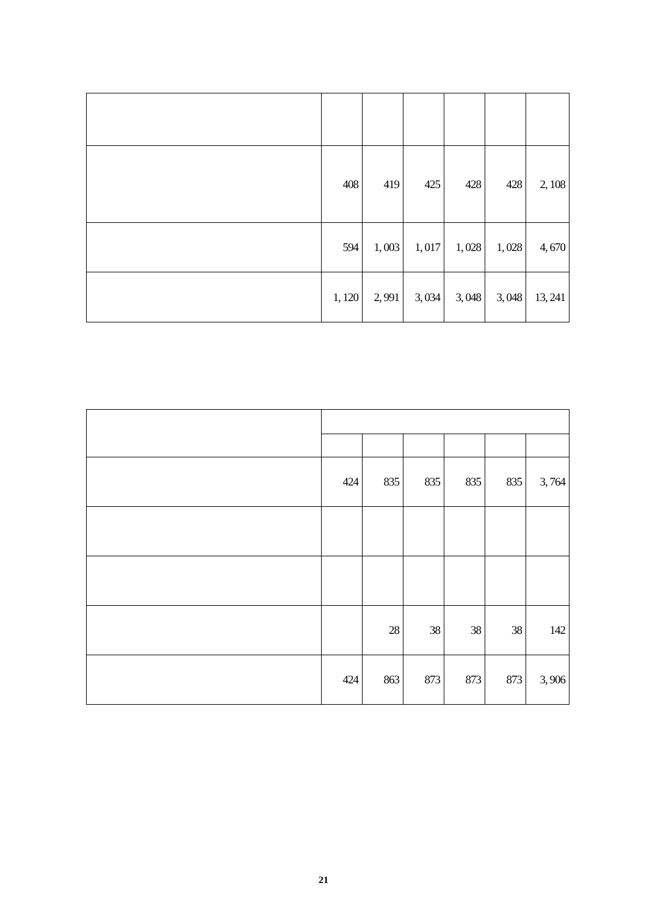| | 408 | 419 | 425 | 428 | 428 | 2, 108 |
| | 594 | 1, 003 | 1, 017 | 1, 028 | 1, 028 | 4, 670 |
| | 1, 120 | 2, 991 | 3, 034 | 3, 048 | 3, 048 | 13, 241 |
| | 424 | 835 | 835 | 835 | 835 | 3, 764 |
| | | 28 | 38 | 38 | 38 | 142 |
| | 424 | 863 | 873 | 873 | 873 | 3, 906 |
21